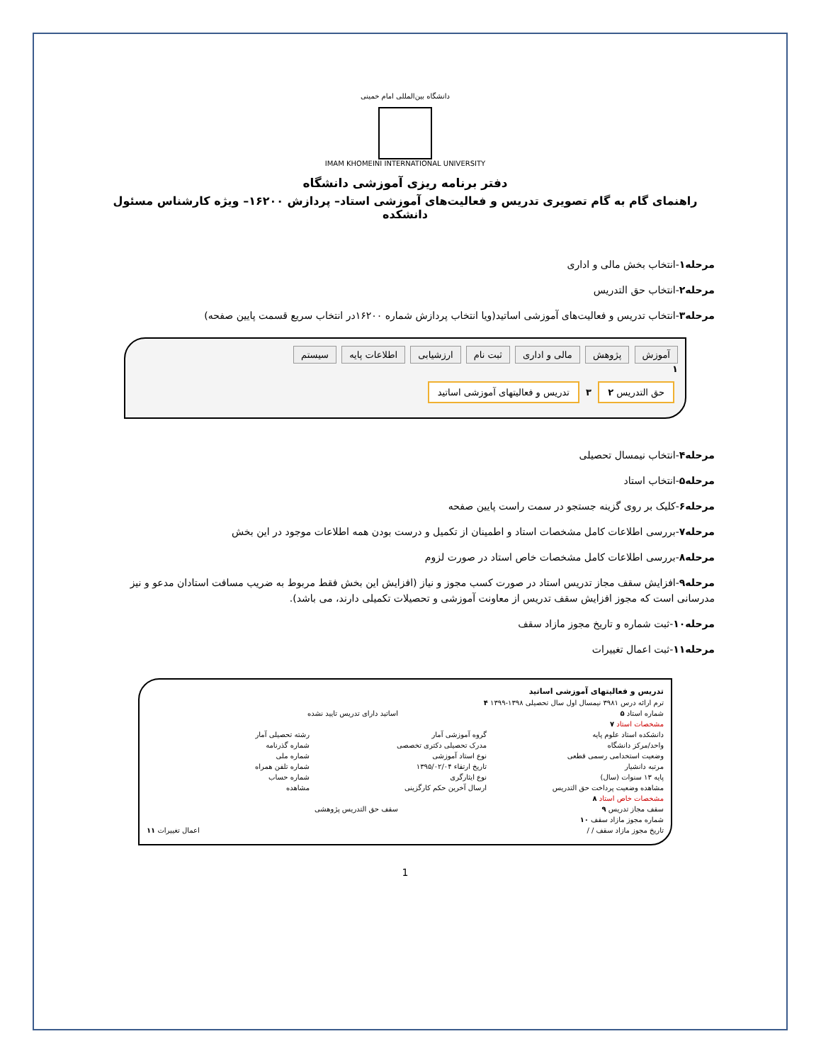دانشگاه بین‌المللی امام خمینی
IMAM KHOMEINI INTERNATIONAL UNIVERSITY
دفتر برنامه ریزی آموزشی دانشگاه
راهنمای گام به گام تصویری تدریس و فعالیت‌های آموزشی استاد– پردازش ۱۶۲۰۰– ویژه کارشناس مسئول دانشکده
مرحله۱-انتخاب بخش مالی و اداری
مرحله۲-انتخاب حق التدریس
مرحله۳-انتخاب تدریس و فعالیت‌های آموزشی اساتید(ویا انتخاب پردازش شماره ۱۶۲۰۰در انتخاب سریع قسمت پایین صفحه)
آموزش پژوهش مالی و اداری ثبت نام ارزشیابی اطلاعات پایه سیستم
۱
حق التدریس ۲ ۳ تدریس و فعالیتهای آموزشی اساتید
مرحله۴-انتخاب نیمسال تحصیلی
مرحله۵-انتخاب استاد
مرحله۶-کلیک بر روی گزینه جستجو در سمت راست پایین صفحه
مرحله۷-بررسی اطلاعات کامل مشخصات استاد و اطمینان از تکمیل و درست بودن همه اطلاعات موجود در این بخش
مرحله۸-بررسی اطلاعات کامل مشخصات خاص استاد در صورت لزوم
مرحله۹-افزایش سقف مجاز تدریس استاد در صورت کسب مجوز و نیاز (افزایش این بخش فقط مربوط به ضریب مسافت استادان مدعو و نیز مدرسانی است که مجوز افزایش سقف تدریس از معاونت آموزشی و تحصیلات تکمیلی دارند، می باشد).
مرحله۱۰-ثبت شماره و تاریخ مجوز مازاد سقف
مرحله۱۱-ثبت اعمال تغییرات
تدریس و فعالیتهای آموزشی اساتید
ترم ارائه درس ۳۹۸۱ نیمسال اول سال تحصیلی ۱۳۹۸-۱۳۹۹ ۴
شماره استاد ۵ اساتید دارای تدریس تایید نشده
مشخصات استاد ۷
دانشکده استاد علوم پایه گروه آموزشی آمار رشته تحصیلی آمار
واحد/مرکز دانشگاه مدرک تحصیلی دکتری تخصصی شماره گذرنامه
وضعیت استخدامی رسمی قطعی نوع استاد آموزشی شماره ملی
مرتبه دانشیار تاریخ ارتقاء ۱۳۹۵/۰۲/۰۴ شماره تلفن همراه
پایه ۱۳ سنوات (سال) نوع ایثارگری شماره حساب
مشاهده وضعیت پرداخت حق التدریس ارسال آخرین حکم کارگزینی مشاهده
مشخصات خاص استاد ۸
سقف مجاز تدریس ۹ سقف حق التدریس پژوهشی
شماره مجوز مازاد سقف ۱۰
تاریخ مجوز مازاد سقف / / اعمال تغییرات ۱۱
1